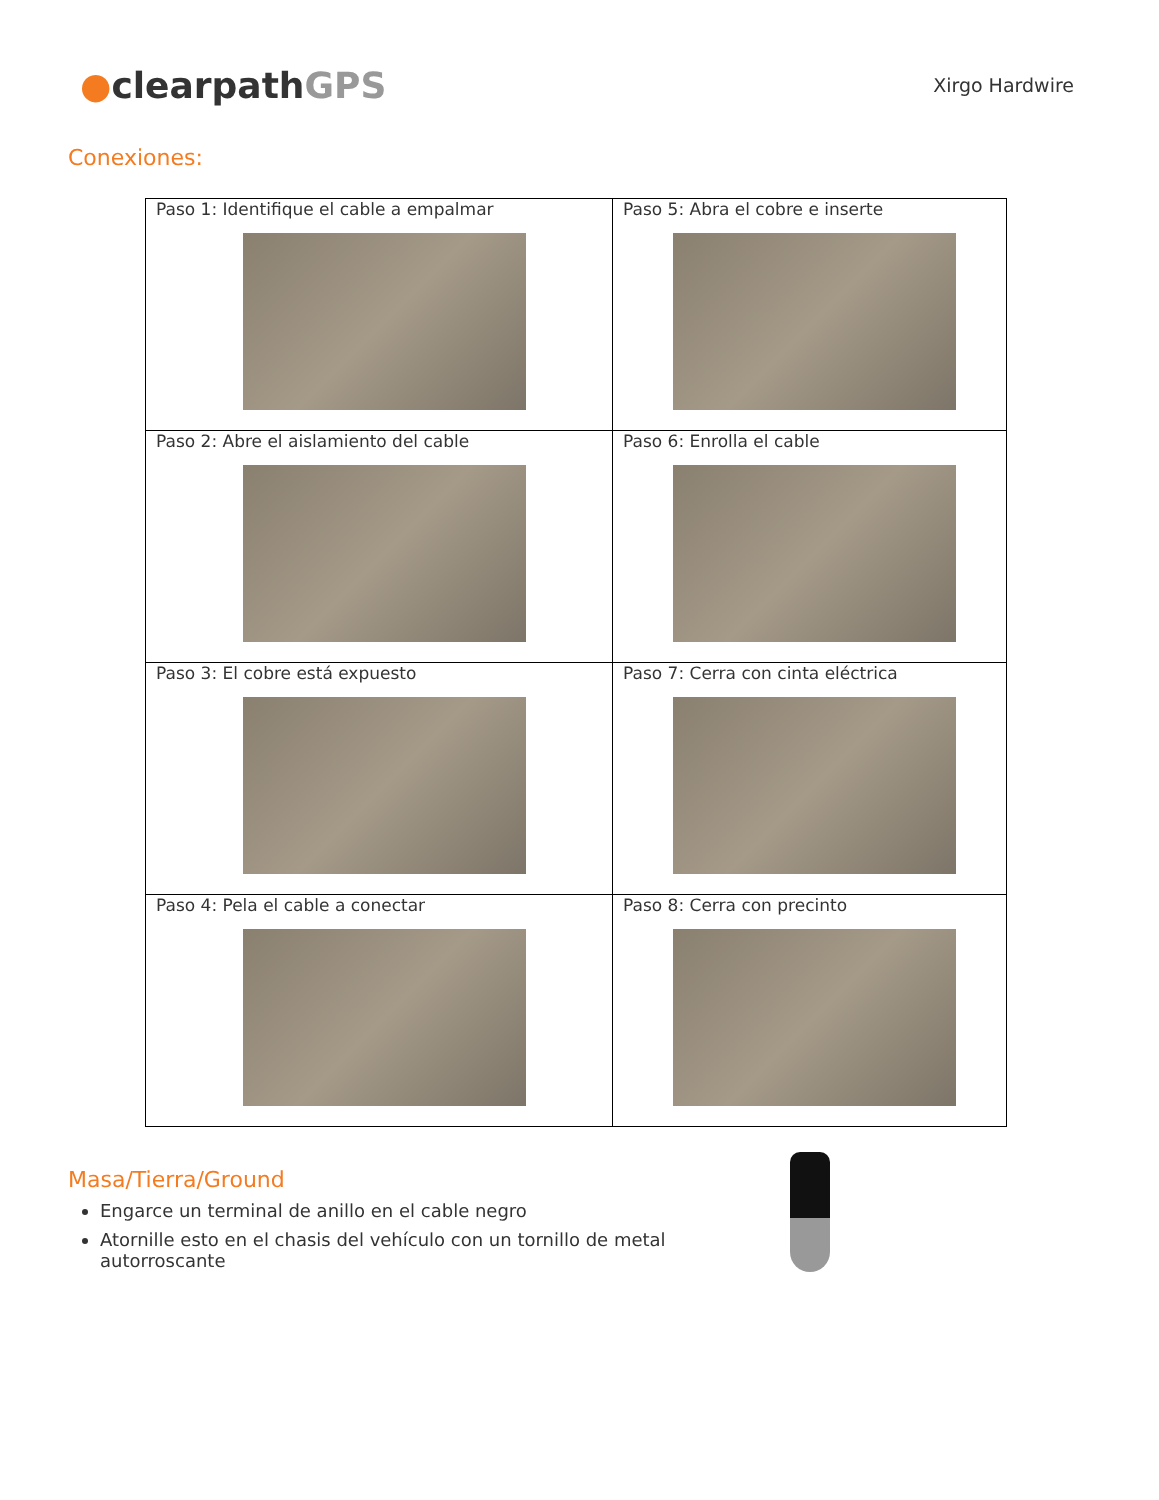●clearpathGPS
Xirgo Hardwire
Conexiones:
| Paso 1: Identifique el cable a empalmar | Paso 5: Abra el cobre e inserte |
| Paso 2: Abre el aislamiento del cable | Paso 6: Enrolla el cable |
| Paso 3: El cobre está expuesto | Paso 7: Cerra con cinta eléctrica |
| Paso 4: Pela el cable a conectar | Paso 8: Cerra con precinto |
Masa/Tierra/Ground
Engarce un terminal de anillo en el cable negro
Atornille esto en el chasis del vehículo con un tornillo de metal autorroscante